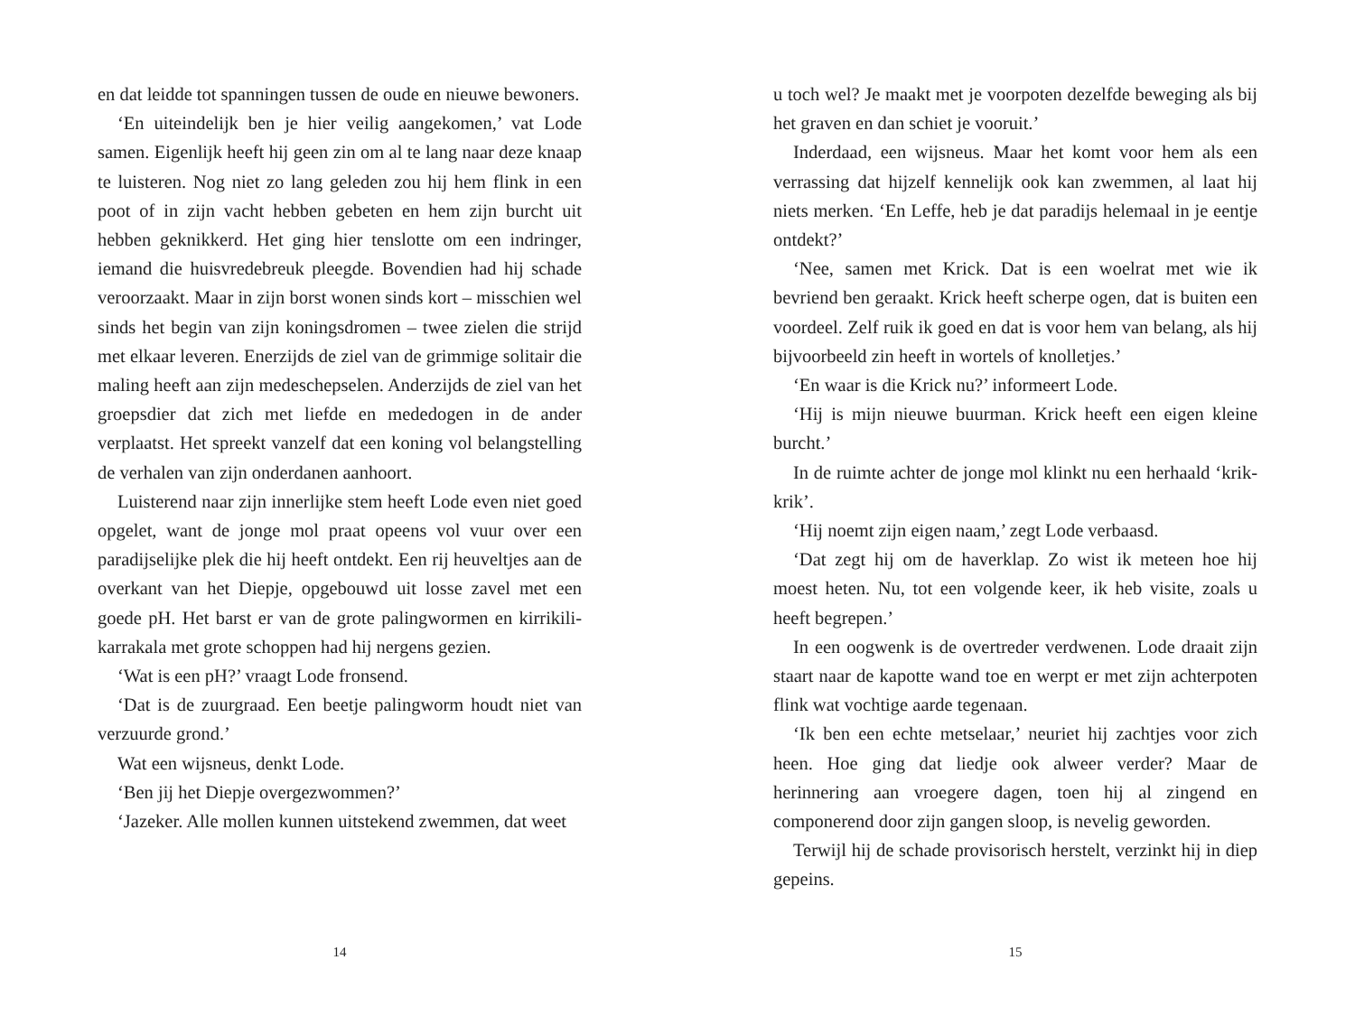en dat leidde tot spanningen tussen de oude en nieuwe bewoners.
‘En uiteindelijk ben je hier veilig aangekomen,’ vat Lode samen. Eigenlijk heeft hij geen zin om al te lang naar deze knaap te luisteren. Nog niet zo lang geleden zou hij hem flink in een poot of in zijn vacht hebben gebeten en hem zijn burcht uit hebben geknikkerd. Het ging hier tenslotte om een indringer, iemand die huisvredebreuk pleegde. Bovendien had hij schade veroorzaakt. Maar in zijn borst wonen sinds kort – misschien wel sinds het begin van zijn koningsdromen – twee zielen die strijd met elkaar leveren. Enerzijds de ziel van de grimmige solitair die maling heeft aan zijn medeschepselen. Anderzijds de ziel van het groepsdier dat zich met liefde en mededogen in de ander verplaatst. Het spreekt vanzelf dat een koning vol belangstelling de verhalen van zijn onderdanen aanhoort.
Luisterend naar zijn innerlijke stem heeft Lode even niet goed opgelet, want de jonge mol praat opeens vol vuur over een paradijselijke plek die hij heeft ontdekt. Een rij heuveltjes aan de overkant van het Diepje, opgebouwd uit losse zavel met een goede pH. Het barst er van de grote palingwormen en kirrikili-karrakala met grote schoppen had hij nergens gezien.
‘Wat is een pH?’ vraagt Lode fronsend.
‘Dat is de zuurgraad. Een beetje palingworm houdt niet van verzuurde grond.’
Wat een wijsneus, denkt Lode.
‘Ben jij het Diepje overgezwommen?’
‘Jazeker. Alle mollen kunnen uitstekend zwemmen, dat weet
14
u toch wel? Je maakt met je voorpoten dezelfde beweging als bij het graven en dan schiet je vooruit.’
Inderdaad, een wijsneus. Maar het komt voor hem als een verrassing dat hijzelf kennelijk ook kan zwemmen, al laat hij niets merken. ‘En Leffe, heb je dat paradijs helemaal in je eentje ontdekt?’
‘Nee, samen met Krick. Dat is een woelrat met wie ik bevriend ben geraakt. Krick heeft scherpe ogen, dat is buiten een voordeel. Zelf ruik ik goed en dat is voor hem van belang, als hij bijvoorbeeld zin heeft in wortels of knolletjes.’
‘En waar is die Krick nu?’ informeert Lode.
‘Hij is mijn nieuwe buurman. Krick heeft een eigen kleine burcht.’
In de ruimte achter de jonge mol klinkt nu een herhaald ‘krik-krik’.
‘Hij noemt zijn eigen naam,’ zegt Lode verbaasd.
‘Dat zegt hij om de haverklap. Zo wist ik meteen hoe hij moest heten. Nu, tot een volgende keer, ik heb visite, zoals u heeft begrepen.’
In een oogwenk is de overtreder verdwenen. Lode draait zijn staart naar de kapotte wand toe en werpt er met zijn achterpoten flink wat vochtige aarde tegenaan.
‘Ik ben een echte metselaar,’ neuriet hij zachtjes voor zich heen. Hoe ging dat liedje ook alweer verder? Maar de herinnering aan vroegere dagen, toen hij al zingend en componerend door zijn gangen sloop, is nevelig geworden.
Terwijl hij de schade provisorisch herstelt, verzinkt hij in diep gepeins.
15